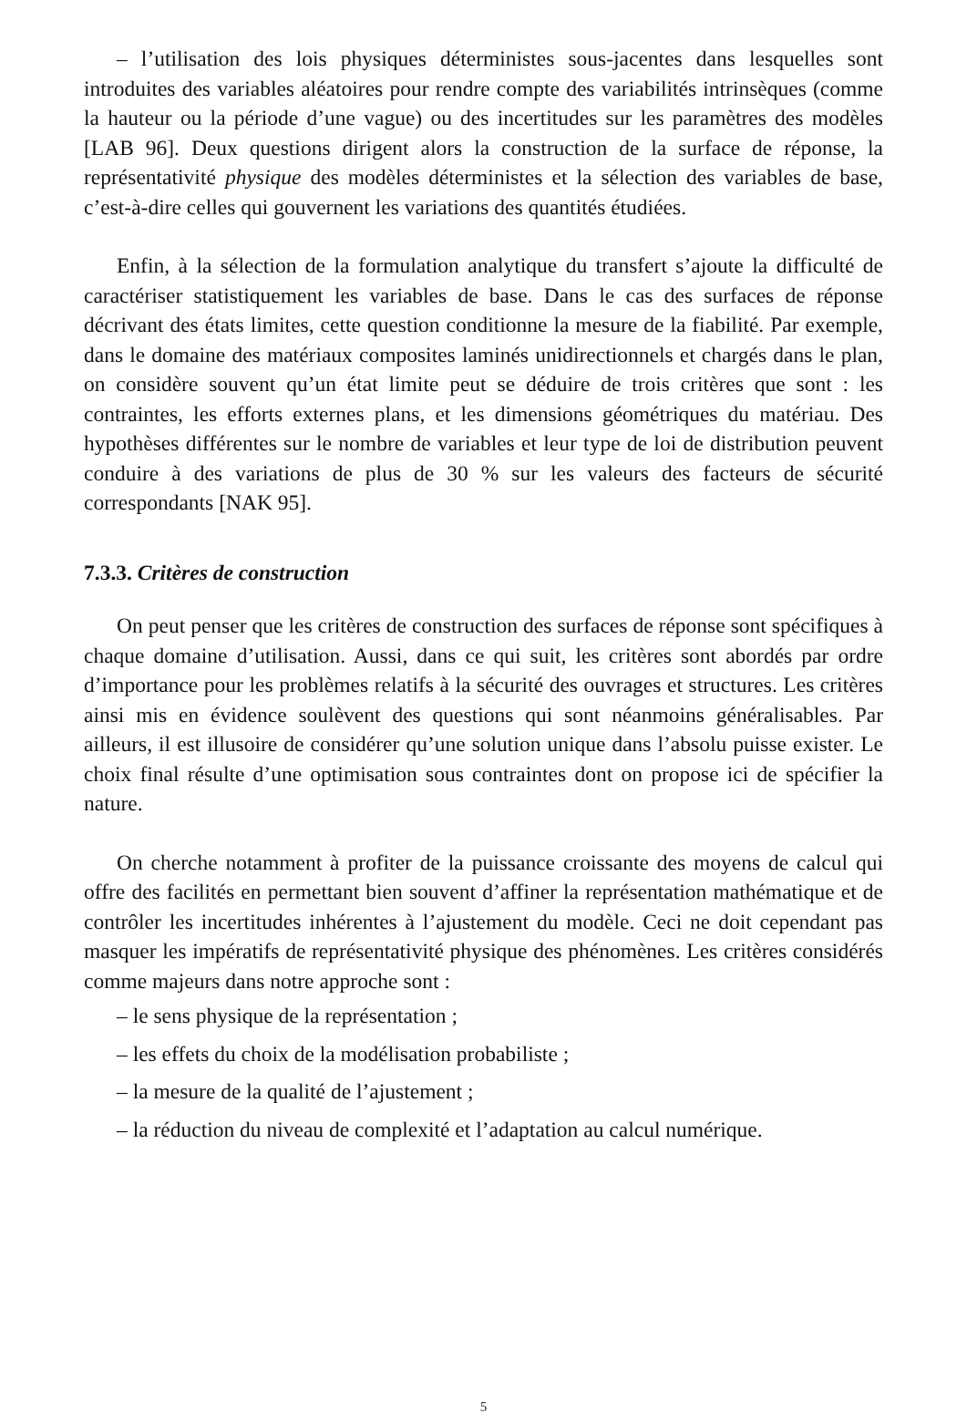– l’utilisation des lois physiques déterministes sous-jacentes dans lesquelles sont introduites des variables aléatoires pour rendre compte des variabilités intrinsèques (comme la hauteur ou la période d’une vague) ou des incertitudes sur les paramètres des modèles [LAB 96]. Deux questions dirigent alors la construction de la surface de réponse, la représentativité physique des modèles déterministes et la sélection des variables de base, c’est-à-dire celles qui gouvernent les variations des quantités étudiées.
Enfin, à la sélection de la formulation analytique du transfert s’ajoute la difficulté de caractériser statistiquement les variables de base. Dans le cas des surfaces de réponse décrivant des états limites, cette question conditionne la mesure de la fiabilité. Par exemple, dans le domaine des matériaux composites laminés unidirectionnels et chargés dans le plan, on considère souvent qu’un état limite peut se déduire de trois critères que sont : les contraintes, les efforts externes plans, et les dimensions géométriques du matériau. Des hypothèses différentes sur le nombre de variables et leur type de loi de distribution peuvent conduire à des variations de plus de 30 % sur les valeurs des facteurs de sécurité correspondants [NAK 95].
7.3.3. Critères de construction
On peut penser que les critères de construction des surfaces de réponse sont spécifiques à chaque domaine d’utilisation. Aussi, dans ce qui suit, les critères sont abordés par ordre d’importance pour les problèmes relatifs à la sécurité des ouvrages et structures. Les critères ainsi mis en évidence soulèvent des questions qui sont néanmoins généralisables. Par ailleurs, il est illusoire de considérer qu’une solution unique dans l’absolu puisse exister. Le choix final résulte d’une optimisation sous contraintes dont on propose ici de spécifier la nature.
On cherche notamment à profiter de la puissance croissante des moyens de calcul qui offre des facilités en permettant bien souvent d’affiner la représentation mathématique et de contrôler les incertitudes inhérentes à l’ajustement du modèle. Ceci ne doit cependant pas masquer les impératifs de représentativité physique des phénomènes. Les critères considérés comme majeurs dans notre approche sont :
– le sens physique de la représentation ;
– les effets du choix de la modélisation probabiliste ;
– la mesure de la qualité de l’ajustement ;
– la réduction du niveau de complexité et l’adaptation au calcul numérique.
5